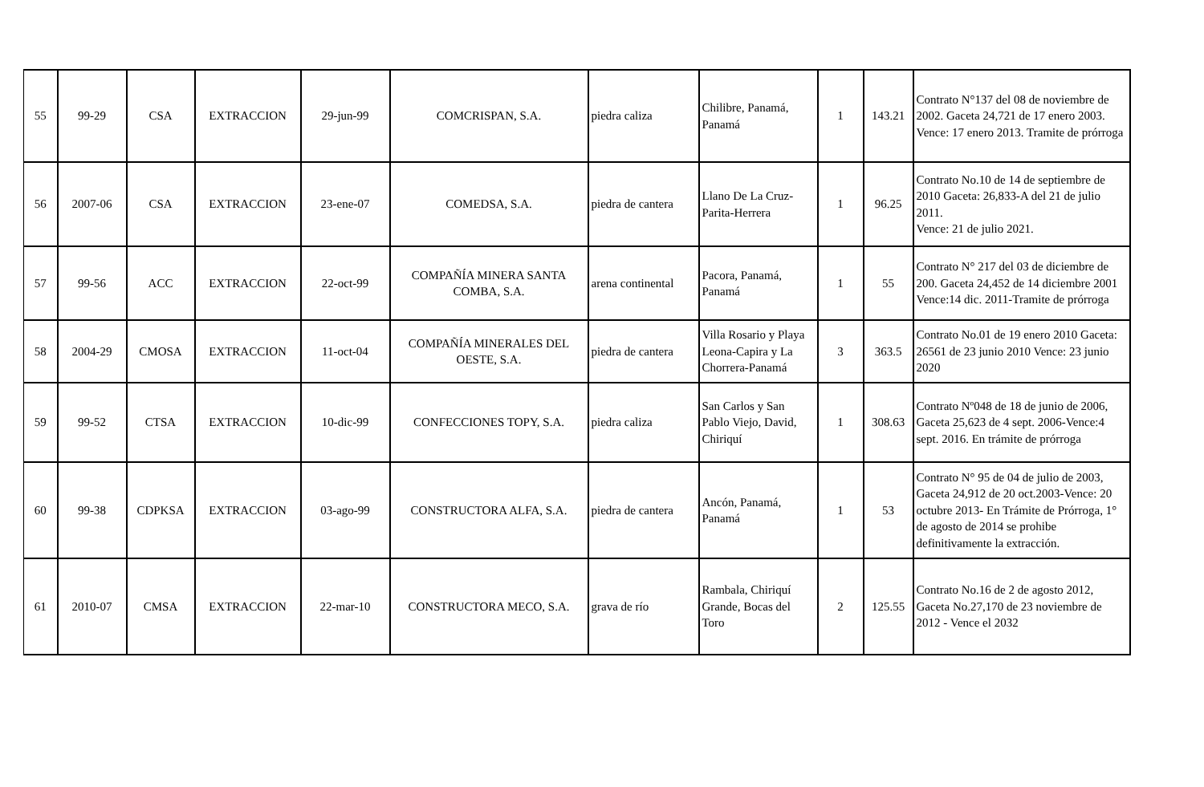| 55 | 99-29 | CSA | EXTRACCION | 29-jun-99 | COMCRISPAN, S.A. | piedra caliza | Chilibre, Panamá, Panamá | 1 | 143.21 | Contrato N°137 del 08 de noviembre de 2002. Gaceta 24,721 de 17 enero 2003. Vence: 17 enero 2013. Tramite de prórroga |
| 56 | 2007-06 | CSA | EXTRACCION | 23-ene-07 | COMEDSA, S.A. | piedra de cantera | Llano De La Cruz-Parita-Herrera | 1 | 96.25 | Contrato No.10 de 14 de septiembre de 2010 Gaceta: 26,833-A del 21 de julio 2011. Vence: 21 de julio 2021. |
| 57 | 99-56 | ACC | EXTRACCION | 22-oct-99 | COMPAÑÍA MINERA SANTA COMBA, S.A. | arena continental | Pacora, Panamá, Panamá | 1 | 55 | Contrato N° 217 del 03 de diciembre de 200. Gaceta 24,452 de 14 diciembre 2001 Vence:14 dic. 2011-Tramite de prórroga |
| 58 | 2004-29 | CMOSA | EXTRACCION | 11-oct-04 | COMPAÑÍA MINERALES DEL OESTE, S.A. | piedra de cantera | Villa Rosario y Playa Leona-Capira y La Chorrera-Panamá | 3 | 363.5 | Contrato No.01 de 19 enero 2010 Gaceta: 26561 de 23 junio 2010 Vence: 23 junio 2020 |
| 59 | 99-52 | CTSA | EXTRACCION | 10-dic-99 | CONFECCIONES TOPY, S.A. | piedra caliza | San Carlos y San Pablo Viejo, David, Chiriquí | 1 | 308.63 | Contrato Nº048 de 18 de junio de 2006, Gaceta 25,623 de 4 sept. 2006-Vence:4 sept. 2016. En trámite de prórroga |
| 60 | 99-38 | CDPKSA | EXTRACCION | 03-ago-99 | CONSTRUCTORA ALFA, S.A. | piedra de cantera | Ancón, Panamá, Panamá | 1 | 53 | Contrato N° 95 de 04 de julio de 2003, Gaceta 24,912 de 20 oct.2003-Vence: 20 octubre 2013- En Trámite de Prórroga, 1° de agosto de 2014 se prohibe definitivamente la extracción. |
| 61 | 2010-07 | CMSA | EXTRACCION | 22-mar-10 | CONSTRUCTORA MECO, S.A. | grava de río | Rambala, Chiriquí Grande, Bocas del Toro | 2 | 125.55 | Contrato No.16 de 2 de agosto 2012, Gaceta No.27,170 de 23 noviembre de 2012 - Vence el 2032 |